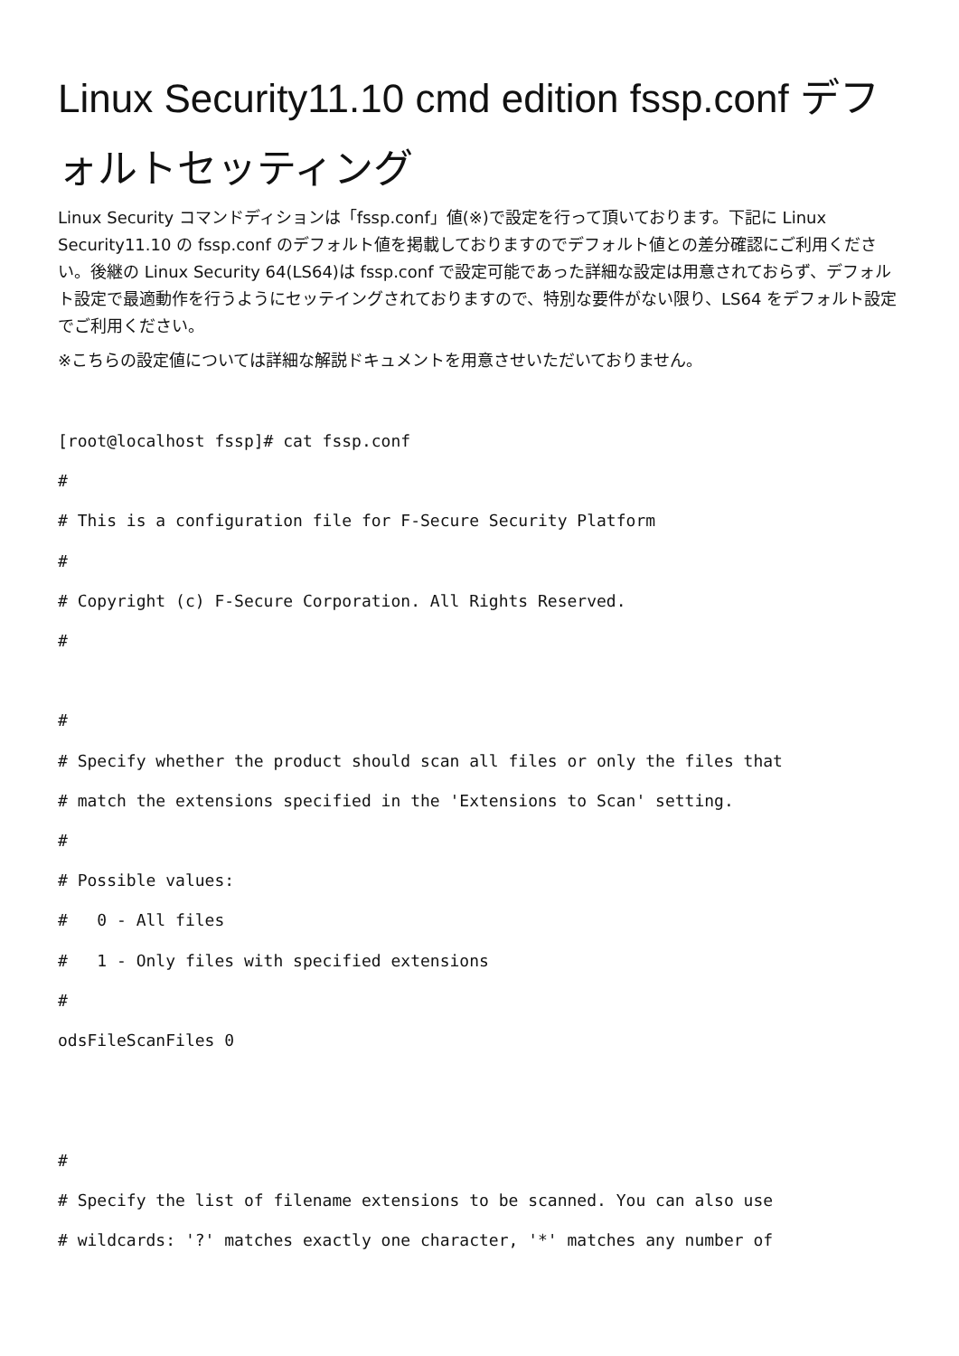Linux Security11.10 cmd edition fssp.conf デフォルトセッティング
Linux Security コマンドディションは「fssp.conf」値(※)で設定を行って頂いております。下記に Linux Security11.10 の fssp.conf のデフォルト値を掲載しておりますのでデフォルト値との差分確認にご利用ください。後継の Linux Security 64(LS64)は fssp.conf で設定可能であった詳細な設定は用意されておらず、デフォルト設定で最適動作を行うようにセッテイングされておりますので、特別な要件がない限り、LS64 をデフォルト設定でご利用ください。
※こちらの設定値については詳細な解説ドキュメントを用意させいただいておりません。
[root@localhost fssp]# cat fssp.conf
#
# This is a configuration file for F-Secure Security Platform
#
# Copyright (c) F-Secure Corporation. All Rights Reserved.
#

#
# Specify whether the product should scan all files or only the files that
# match the extensions specified in the 'Extensions to Scan' setting.
#
# Possible values:
#   0 - All files
#   1 - Only files with specified extensions
#
odsFileScanFiles 0


#
# Specify the list of filename extensions to be scanned. You can also use
# wildcards: '?' matches exactly one character, '*' matches any number of